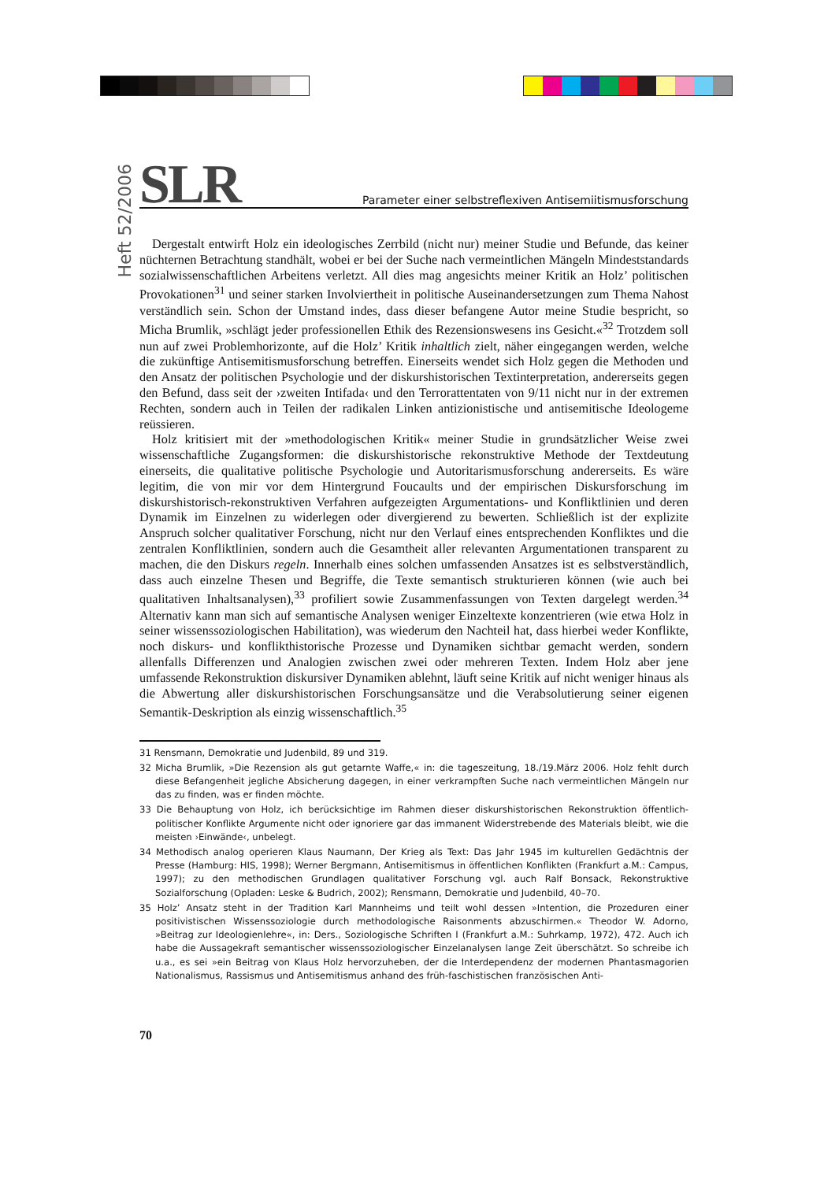Heft 52/2006
SLR Parameter einer selbstreflexiven Antisemiitismusforschung
Dergestalt entwirft Holz ein ideologisches Zerrbild (nicht nur) meiner Studie und Befunde, das keiner nüchternen Betrachtung standhält, wobei er bei der Suche nach vermeintlichen Mängeln Mindeststandards sozialwissenschaftlichen Arbeitens verletzt. All dies mag angesichts meiner Kritik an Holz’ politischen Provokationen<sup>31</sup> und seiner starken Involviertheit in politische Auseinandersetzungen zum Thema Nahost verständlich sein. Schon der Umstand indes, dass dieser befangene Autor meine Studie bespricht, so Micha Brumlik, »schlägt jeder professionellen Ethik des Rezensionswesens ins Gesicht.«<sup>32</sup> Trotzdem soll nun auf zwei Problemhorizonte, auf die Holz’ Kritik inhaltlich zielt, näher eingegangen werden, welche die zukünftige Antisemitismusforschung betreffen. Einerseits wendet sich Holz gegen die Methoden und den Ansatz der politischen Psychologie und der diskurshistorischen Textinterpretation, andererseits gegen den Befund, dass seit der ›zweiten Intifada‹ und den Terrorattentaten von 9/11 nicht nur in der extremen Rechten, sondern auch in Teilen der radikalen Linken antizionistische und antisemitische Ideologeme reüssieren.
Holz kritisiert mit der »methodologischen Kritik« meiner Studie in grundsätzlicher Weise zwei wissenschaftliche Zugangsformen: die diskurshistorische rekonstruktive Methode der Textdeutung einerseits, die qualitative politische Psychologie und Autoritarismusforschung andererseits. Es wäre legitim, die von mir vor dem Hintergrund Foucaults und der empirischen Diskursforschung im diskurshistorisch-rekonstruktiven Verfahren aufgezeigten Argumentations- und Konfliktlinien und deren Dynamik im Einzelnen zu widerlegen oder divergierend zu bewerten. Schließlich ist der explizite Anspruch solcher qualitativer Forschung, nicht nur den Verlauf eines entsprechenden Konfliktes und die zentralen Konfliktlinien, sondern auch die Gesamtheit aller relevanten Argumentationen transparent zu machen, die den Diskurs regeln. Innerhalb eines solchen umfassenden Ansatzes ist es selbstverständlich, dass auch einzelne Thesen und Begriffe, die Texte semantisch strukturieren können (wie auch bei qualitativen Inhaltsanalysen),<sup>33</sup> profiliert sowie Zusammenfassungen von Texten dargelegt werden.<sup>34</sup> Alternativ kann man sich auf semantische Analysen weniger Einzeltexte konzentrieren (wie etwa Holz in seiner wissenssoziologischen Habilitation), was wiederum den Nachteil hat, dass hierbei weder Konflikte, noch diskurs- und konflikthistorische Prozesse und Dynamiken sichtbar gemacht werden, sondern allenfalls Differenzen und Analogien zwischen zwei oder mehreren Texten. Indem Holz aber jene umfassende Rekonstruktion diskursiver Dynamiken ablehnt, läuft seine Kritik auf nicht weniger hinaus als die Abwertung aller diskurshistorischen Forschungsansätze und die Verabsolutierung seiner eigenen Semantik-Deskription als einzig wissenschaftlich.<sup>35</sup>
31 Rensmann, Demokratie und Judenbild, 89 und 319.
32 Micha Brumlik, »Die Rezension als gut getarnte Waffe,« in: die tageszeitung, 18./19.März 2006. Holz fehlt durch diese Befangenheit jegliche Absicherung dagegen, in einer verkrampften Suche nach vermeintlichen Mängeln nur das zu finden, was er finden möchte.
33 Die Behauptung von Holz, ich berücksichtige im Rahmen dieser diskurshistorischen Rekonstruktion öffentlich-politischer Konflikte Argumente nicht oder ignoriere gar das immanent Widerstrebende des Materials bleibt, wie die meisten ›Einwände‹, unbelegt.
34 Methodisch analog operieren Klaus Naumann, Der Krieg als Text: Das Jahr 1945 im kulturellen Gedächtnis der Presse (Hamburg: HIS, 1998); Werner Bergmann, Antisemitismus in öffentlichen Konflikten (Frankfurt a.M.: Campus, 1997); zu den methodischen Grundlagen qualitativer Forschung vgl. auch Ralf Bonsack, Rekonstruktive Sozialforschung (Opladen: Leske & Budrich, 2002); Rensmann, Demokratie und Judenbild, 40–70.
35 Holz’ Ansatz steht in der Tradition Karl Mannheims und teilt wohl dessen »Intention, die Prozeduren einer positivistischen Wissenssoziologie durch methodologische Raisonments abzuschirmen.« Theodor W. Adorno, »Beitrag zur Ideologienlehre«, in: Ders., Soziologische Schriften I (Frankfurt a.M.: Suhrkamp, 1972), 472. Auch ich habe die Aussagekraft semantischer wissenssoziologischer Einzelanalysen lange Zeit überschätzt. So schreibe ich u.a., es sei »ein Beitrag von Klaus Holz hervorzuheben, der die Interdependenz der modernen Phantasmagorien Nationalismus, Rassismus und Antisemitismus anhand des früh-faschistischen französischen Anti-
70